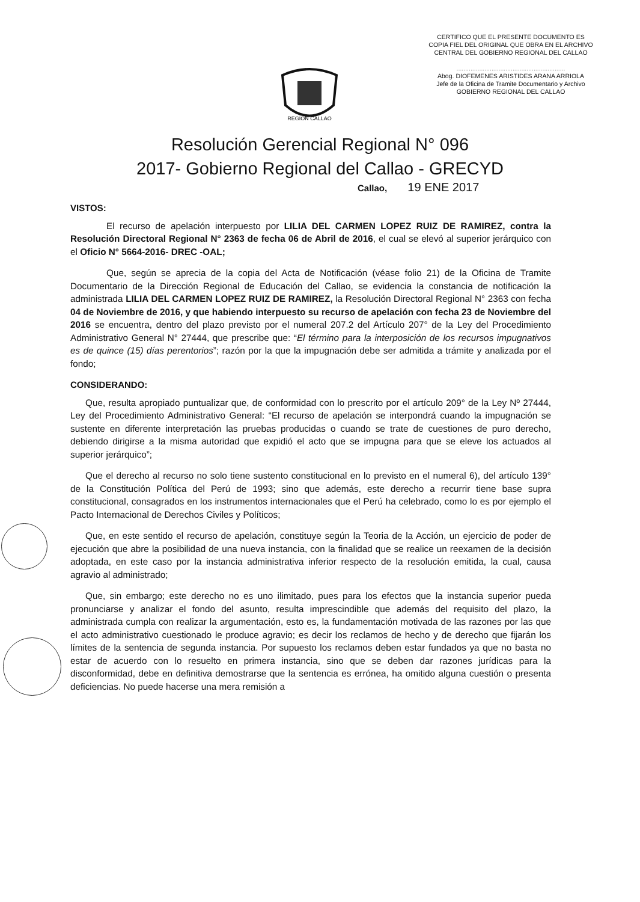CERTIFICO QUE EL PRESENTE DOCUMENTO ES
COPIA FIEL DEL ORIGINAL QUE OBRA EN EL ARCHIVO
CENTRAL DEL GOBIERNO REGIONAL DEL CALLAO
..............................................................
Abog. DIOFEMENES ARISTIDES ARANA ARRIOLA
Jefe de la Oficina de Tramite Documentario y Archivo
GOBIERNO REGIONAL DEL CALLAO
REGION CALLAO
Resolución Gerencial Regional N° 096
2017- Gobierno Regional del Callao - GRECYD
Callao, 19 ENE 2017
VISTOS:
El recurso de apelación interpuesto por LILIA DEL CARMEN LOPEZ RUIZ DE RAMIREZ, contra la Resolución Directoral Regional N° 2363 de fecha 06 de Abril de 2016, el cual se elevó al superior jerárquico con el Oficio N° 5664-2016- DREC -OAL;
Que, según se aprecia de la copia del Acta de Notificación (véase folio 21) de la Oficina de Tramite Documentario de la Dirección Regional de Educación del Callao, se evidencia la constancia de notificación la administrada LILIA DEL CARMEN LOPEZ RUIZ DE RAMIREZ, la Resolución Directoral Regional N° 2363 con fecha 04 de Noviembre de 2016, y que habiendo interpuesto su recurso de apelación con fecha 23 de Noviembre del 2016 se encuentra, dentro del plazo previsto por el numeral 207.2 del Artículo 207° de la Ley del Procedimiento Administrativo General N° 27444, que prescribe que: “El término para la interposición de los recursos impugnativos es de quince (15) días perentorios”; razón por la que la impugnación debe ser admitida a trámite y analizada por el fondo;
CONSIDERANDO:
Que, resulta apropiado puntualizar que, de conformidad con lo prescrito por el artículo 209° de la Ley Nº 27444, Ley del Procedimiento Administrativo General: “El recurso de apelación se interpondrá cuando la impugnación se sustente en diferente interpretación las pruebas producidas o cuando se trate de cuestiones de puro derecho, debiendo dirigirse a la misma autoridad que expidió el acto que se impugna para que se eleve los actuados al superior jerárquico”;
Que el derecho al recurso no solo tiene sustento constitucional en lo previsto en el numeral 6), del artículo 139° de la Constitución Política del Perú de 1993; sino que además, este derecho a recurrir tiene base supra constitucional, consagrados en los instrumentos internacionales que el Perú ha celebrado, como lo es por ejemplo el Pacto Internacional de Derechos Civiles y Políticos;
Que, en este sentido el recurso de apelación, constituye según la Teoria de la Acción, un ejercicio de poder de ejecución que abre la posibilidad de una nueva instancia, con la finalidad que se realice un reexamen de la decisión adoptada, en este caso por la instancia administrativa inferior respecto de la resolución emitida, la cual, causa agravio al administrado;
Que, sin embargo; este derecho no es uno ilimitado, pues para los efectos que la instancia superior pueda pronunciarse y analizar el fondo del asunto, resulta imprescindible que además del requisito del plazo, la administrada cumpla con realizar la argumentación, esto es, la fundamentación motivada de las razones por las que el acto administrativo cuestionado le produce agravio; es decir los reclamos de hecho y de derecho que fijarán los límites de la sentencia de segunda instancia. Por supuesto los reclamos deben estar fundados ya que no basta no estar de acuerdo con lo resuelto en primera instancia, sino que se deben dar razones jurídicas para la disconformidad, debe en definitiva demostrarse que la sentencia es errónea, ha omitido alguna cuestión o presenta deficiencias. No puede hacerse una mera remisión a